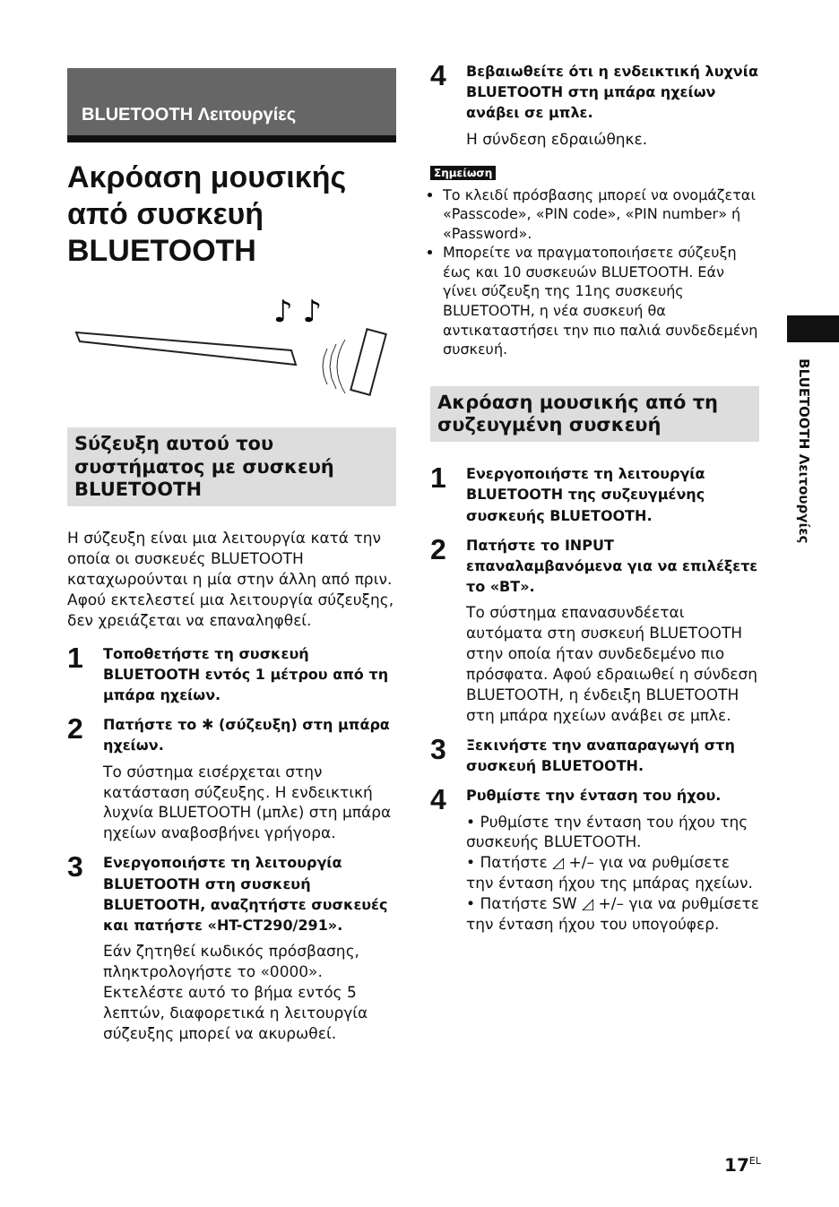BLUETOOTH Λειτουργίες
Ακρόαση μουσικής από συσκευή BLUETOOTH
♪ ♪
Sύζευξη αυτού του συστήματος με συσκευή BLUETOOTH
Η σύζευξη είναι μια λειτουργία κατά την οποία οι συσκευές BLUETOOTH καταχωρούνται η μία στην άλλη από πριν. Αφού εκτελεστεί μια λειτουργία σύζευξης, δεν χρειάζεται να επαναληφθεί.
1
Τοποθετήστε τη συσκευή BLUETOOTH εντός 1 μέτρου από τη μπάρα ηχείων.
2
Πατήστε το ✱ (σύζευξη) στη μπάρα ηχείων.
Το σύστημα εισέρχεται στην κατάσταση σύζευξης. Η ενδεικτική λυχνία BLUETOOTH (μπλε) στη μπάρα ηχείων αναβοσβήνει γρήγορα.
3
Ενεργοποιήστε τη λειτουργία BLUETOOTH στη συσκευή BLUETOOTH, αναζητήστε συσκευές και πατήστε «HT-CT290/291».
Εάν ζητηθεί κωδικός πρόσβασης, πληκτρολογήστε το «0000». Εκτελέστε αυτό το βήμα εντός 5 λεπτών, διαφορετικά η λειτουργία σύζευξης μπορεί να ακυρωθεί.
4
Βεβαιωθείτε ότι η ενδεικτική λυχνία BLUETOOTH στη μπάρα ηχείων ανάβει σε μπλε.
Η σύνδεση εδραιώθηκε.
Σημείωση
Το κλειδί πρόσβασης μπορεί να ονομάζεται «Passcode», «PIN code», «PIN number» ή «Password».
Μπορείτε να πραγματοποιήσετε σύζευξη έως και 10 συσκευών BLUETOOTH. Εάν γίνει σύζευξη της 11ης συσκευής BLUETOOTH, η νέα συσκευή θα αντικαταστήσει την πιο παλιά συνδεδεμένη συσκευή.
Ακρόαση μουσικής από τη συζευγμένη συσκευή
1
Ενεργοποιήστε τη λειτουργία BLUETOOTH της συζευγμένης συσκευής BLUETOOTH.
2
Πατήστε το INPUT επαναλαμβανόμενα για να επιλέξετε το «BT».
Το σύστημα επανασυνδέεται αυτόματα στη συσκευή BLUETOOTH στην οποία ήταν συνδεδεμένο πιο πρόσφατα. Αφού εδραιωθεί η σύνδεση BLUETOOTH, η ένδειξη BLUETOOTH στη μπάρα ηχείων ανάβει σε μπλε.
3
Ξεκινήστε την αναπαραγωγή στη συσκευή BLUETOOTH.
4
Ρυθμίστε την ένταση του ήχου.
• Ρυθμίστε την ένταση του ήχου της συσκευής BLUETOOTH.
• Πατήστε ◿ +/– για να ρυθμίσετε την ένταση ήχου της μπάρας ηχείων.
• Πατήστε SW ◿ +/– για να ρυθμίσετε την ένταση ήχου του υπογούφερ.
BLUETOOTH Λειτουργίες
17<sup>EL</sup>